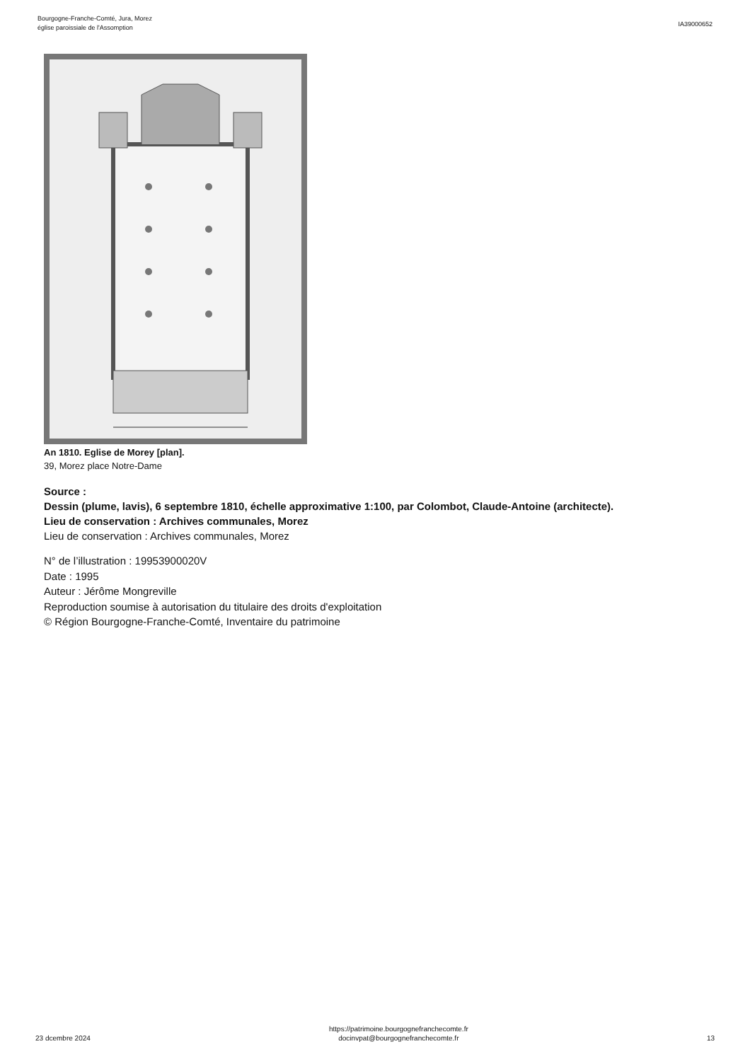Bourgogne-Franche-Comté, Jura, Morez
église paroissiale de l'Assomption
IA39000652
An 1810. Eglise de Morey [plan].
39, Morez place Notre-Dame
Source :
Dessin (plume, lavis), 6 septembre 1810, échelle approximative 1:100, par Colombot, Claude-Antoine (architecte).
Lieu de conservation : Archives communales, Morez
Lieu de conservation : Archives communales, Morez
N° de l’illustration : 19953900020V
Date : 1995
Auteur : Jérôme Mongreville
Reproduction soumise à autorisation du titulaire des droits d'exploitation
© Région Bourgogne-Franche-Comté, Inventaire du patrimoine
23 dcembre 2024
https://patrimoine.bourgognefranchecomte.fr
docinvpat@bourgognefranchecomte.fr
13